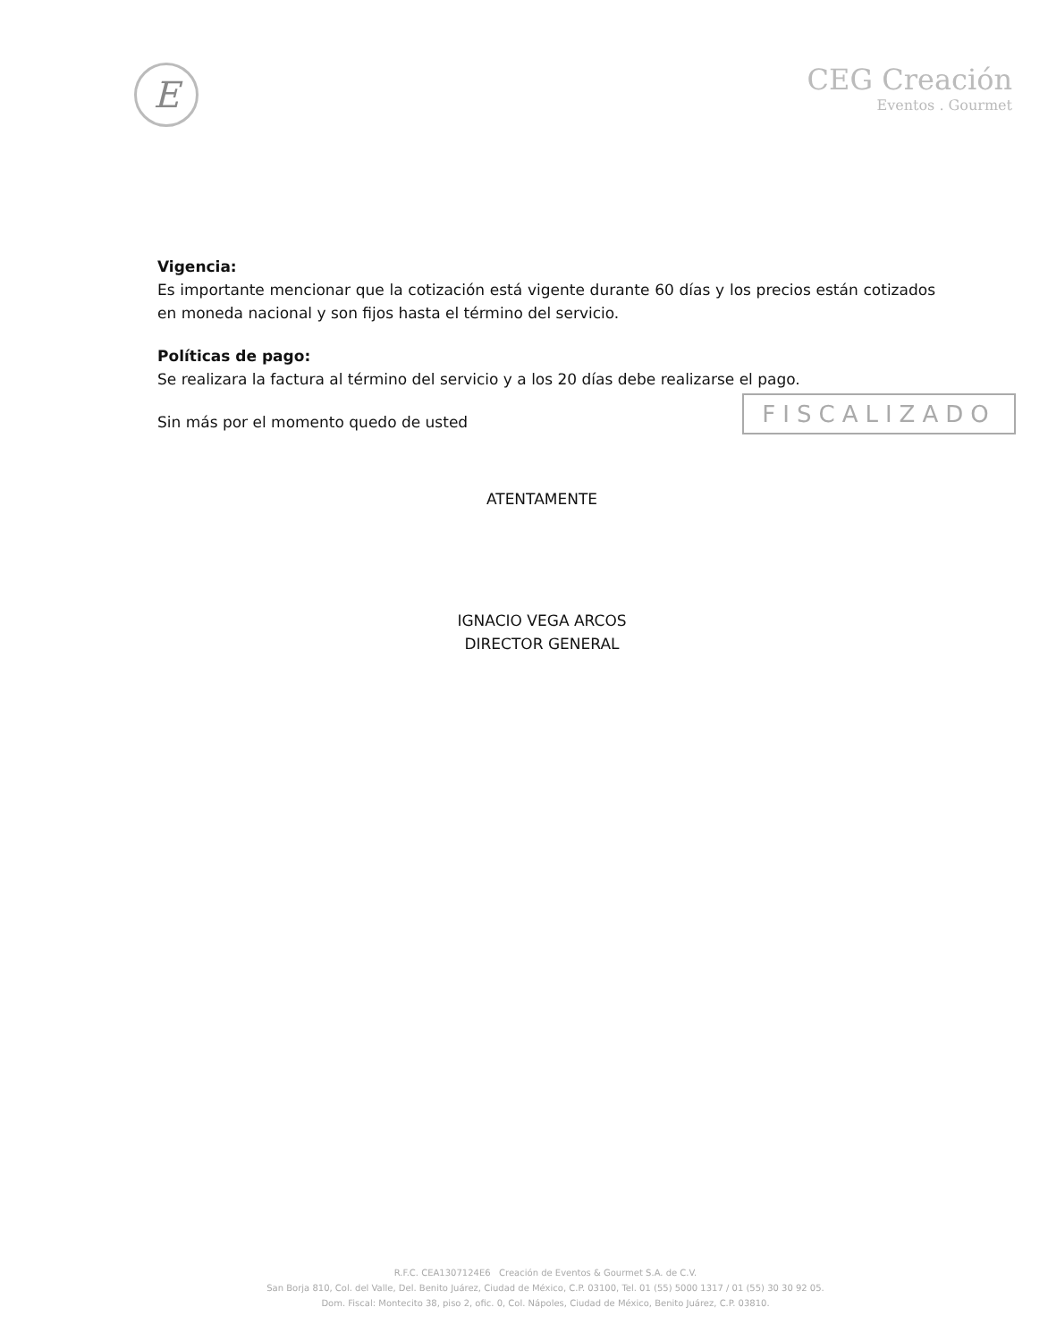E
CEG Creación
Eventos . Gourmet
Vigencia:
Es importante mencionar que la cotización está vigente durante 60 días y los precios están cotizados en moneda nacional y son fijos hasta el término del servicio.
Políticas de pago:
Se realizara la factura al término del servicio y a los 20 días debe realizarse el pago.
Sin más por el momento quedo de usted
ATENTAMENTE
IGNACIO VEGA ARCOS
DIRECTOR GENERAL
FISCALIZADO
R.F.C. CEA1307124E6 Creación de Eventos & Gourmet S.A. de C.V.
San Borja 810, Col. del Valle, Del. Benito Juárez, Ciudad de México, C.P. 03100, Tel. 01 (55) 5000 1317 / 01 (55) 30 30 92 05.
Dom. Fiscal: Montecito 38, piso 2, ofic. 0, Col. Nápoles, Ciudad de México, Benito Juárez, C.P. 03810.